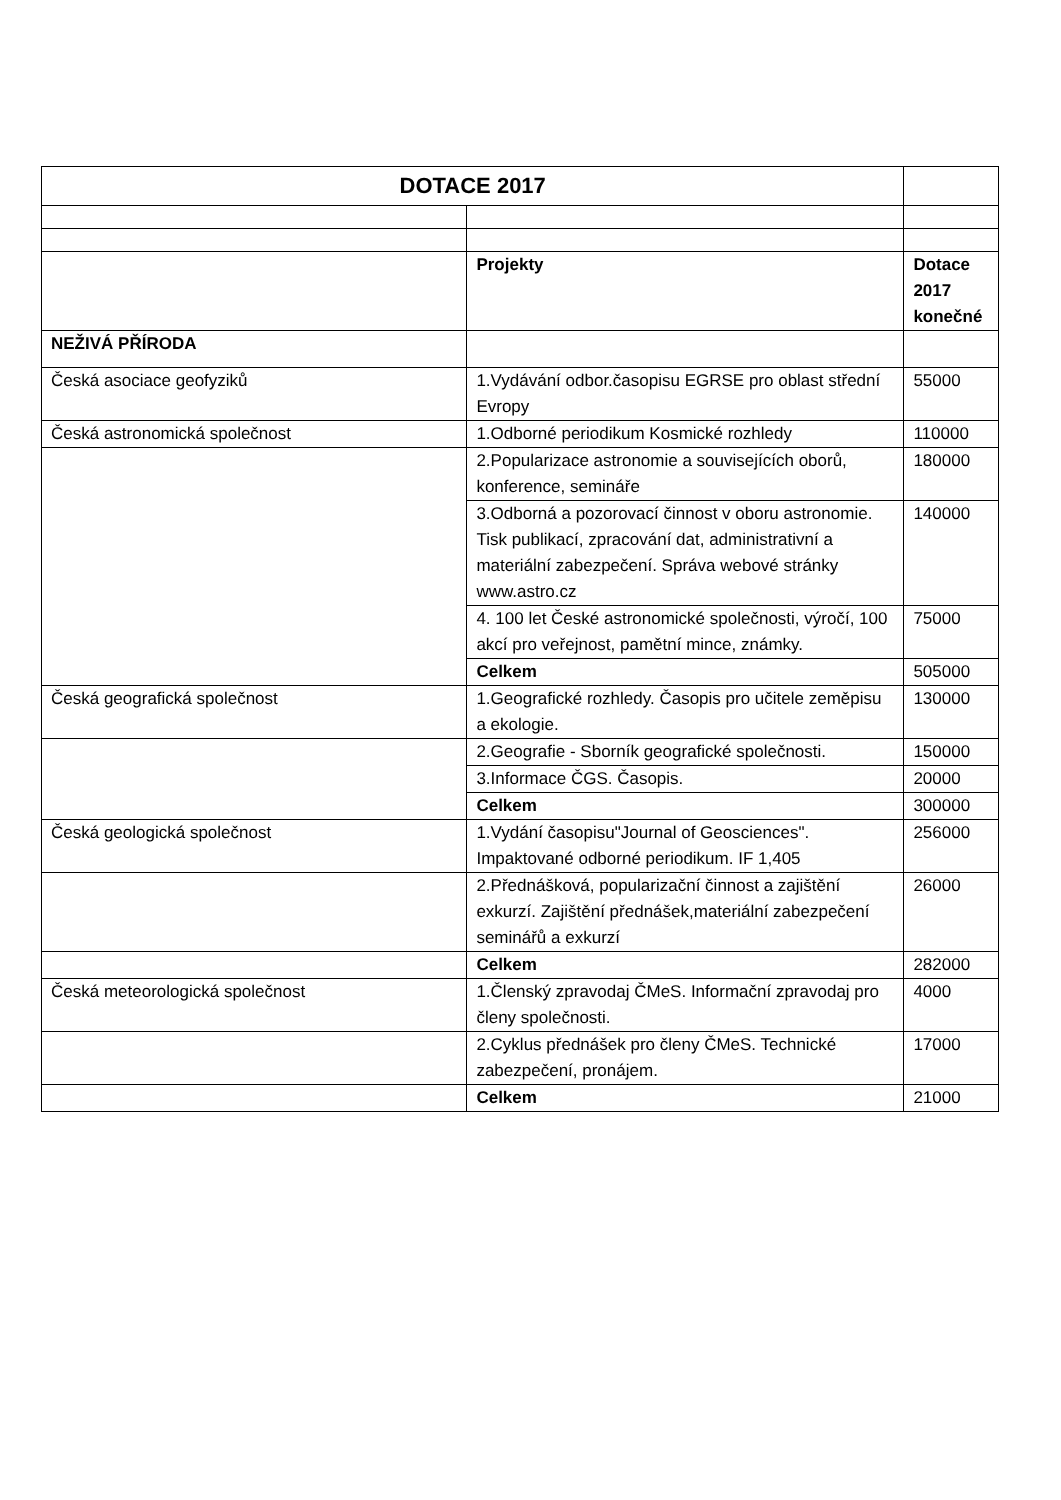| DOTACE 2017 | | |
| --- | --- | --- |
| | Projekty | Dotace 2017 konečné |
| NEŽIVÁ PŘÍRODA | | |
| Česká asociace geofyziků | 1.Vydávání odbor.časopisu EGRSE pro oblast střední Evropy | 55000 |
| Česká astronomická společnost | 1.Odborné periodikum Kosmické rozhledy | 110000 |
| | 2.Popularizace astronomie a souvisejících oborů, konference, semináře | 180000 |
| | 3.Odborná a pozorovací činnost v oboru astronomie. Tisk publikací, zpracování dat, administrativní a materiální zabezpečení. Správa webové stránky www.astro.cz | 140000 |
| | 4. 100 let České astronomické společnosti, výročí, 100 akcí pro veřejnost, pamětní mince, známky. | 75000 |
| | Celkem | 505000 |
| Česká geografická společnost | 1.Geografické rozhledy. Časopis pro učitele zeměpisu a ekologie. | 130000 |
| | 2.Geografie - Sborník geografické společnosti. | 150000 |
| | 3.Informace ČGS. Časopis. | 20000 |
| | Celkem | 300000 |
| Česká geologická společnost | 1.Vydání časopisu"Journal of Geosciences". Impaktované odborné periodikum. IF 1,405 | 256000 |
| | 2.Přednášková, popularizační činnost a zajištění exkurzí. Zajištění přednášek,materiální zabezpečení seminářů a exkurzí | 26000 |
| | Celkem | 282000 |
| Česká meteorologická společnost | 1.Členský zpravodaj ČMeS. Informační zpravodaj pro členy společnosti. | 4000 |
| | 2.Cyklus přednášek pro členy ČMeS. Technické zabezpečení, pronájem. | 17000 |
| | Celkem | 21000 |